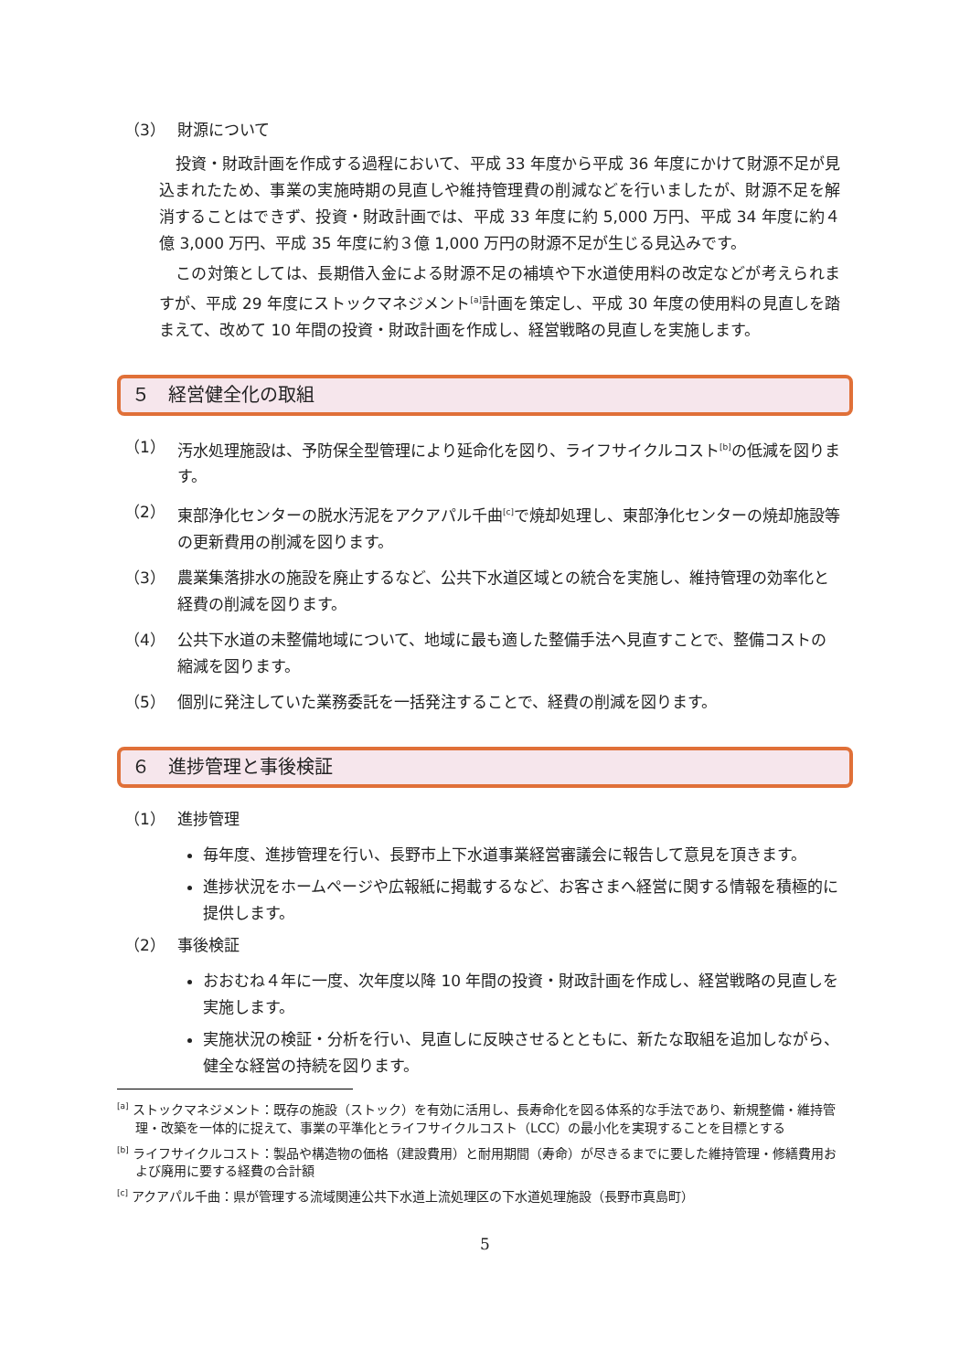（3） 財源について
投資・財政計画を作成する過程において、平成 33 年度から平成 36 年度にかけて財源不足が見込まれたため、事業の実施時期の見直しや維持管理費の削減などを行いましたが、財源不足を解消することはできず、投資・財政計画では、平成 33 年度に約 5,000 万円、平成 34 年度に約４億 3,000 万円、平成 35 年度に約３億 1,000 万円の財源不足が生じる見込みです。
この対策としては、長期借入金による財源不足の補填や下水道使用料の改定などが考えられますが、平成 29 年度にストックマネジメント<sup>[a]</sup>計画を策定し、平成 30 年度の使用料の見直しを踏まえて、改めて 10 年間の投資・財政計画を作成し、経営戦略の見直しを実施します。
５　経営健全化の取組
（1） 汚水処理施設は、予防保全型管理により延命化を図り、ライフサイクルコスト<sup>[b]</sup>の低減を図ります。
（2） 東部浄化センターの脱水汚泥をアクアパル千曲<sup>[c]</sup>で焼却処理し、東部浄化センターの焼却施設等の更新費用の削減を図ります。
（3） 農業集落排水の施設を廃止するなど、公共下水道区域との統合を実施し、維持管理の効率化と経費の削減を図ります。
（4） 公共下水道の未整備地域について、地域に最も適した整備手法へ見直すことで、整備コストの縮減を図ります。
（5） 個別に発注していた業務委託を一括発注することで、経費の削減を図ります。
６　進捗管理と事後検証
（1） 進捗管理
毎年度、進捗管理を行い、長野市上下水道事業経営審議会に報告して意見を頂きます。
進捗状況をホームページや広報紙に掲載するなど、お客さまへ経営に関する情報を積極的に提供します。
（2） 事後検証
おおむね４年に一度、次年度以降 10 年間の投資・財政計画を作成し、経営戦略の見直しを実施します。
実施状況の検証・分析を行い、見直しに反映させるとともに、新たな取組を追加しながら、健全な経営の持続を図ります。
<sup>[a]</sup> ストックマネジメント：既存の施設（ストック）を有効に活用し、長寿命化を図る体系的な手法であり、新規整備・維持管理・改築を一体的に捉えて、事業の平準化とライフサイクルコスト（LCC）の最小化を実現することを目標とする
<sup>[b]</sup> ライフサイクルコスト：製品や構造物の価格（建設費用）と耐用期間（寿命）が尽きるまでに要した維持管理・修繕費用および廃用に要する経費の合計額
<sup>[c]</sup> アクアパル千曲：県が管理する流域関連公共下水道上流処理区の下水道処理施設（長野市真島町）
5